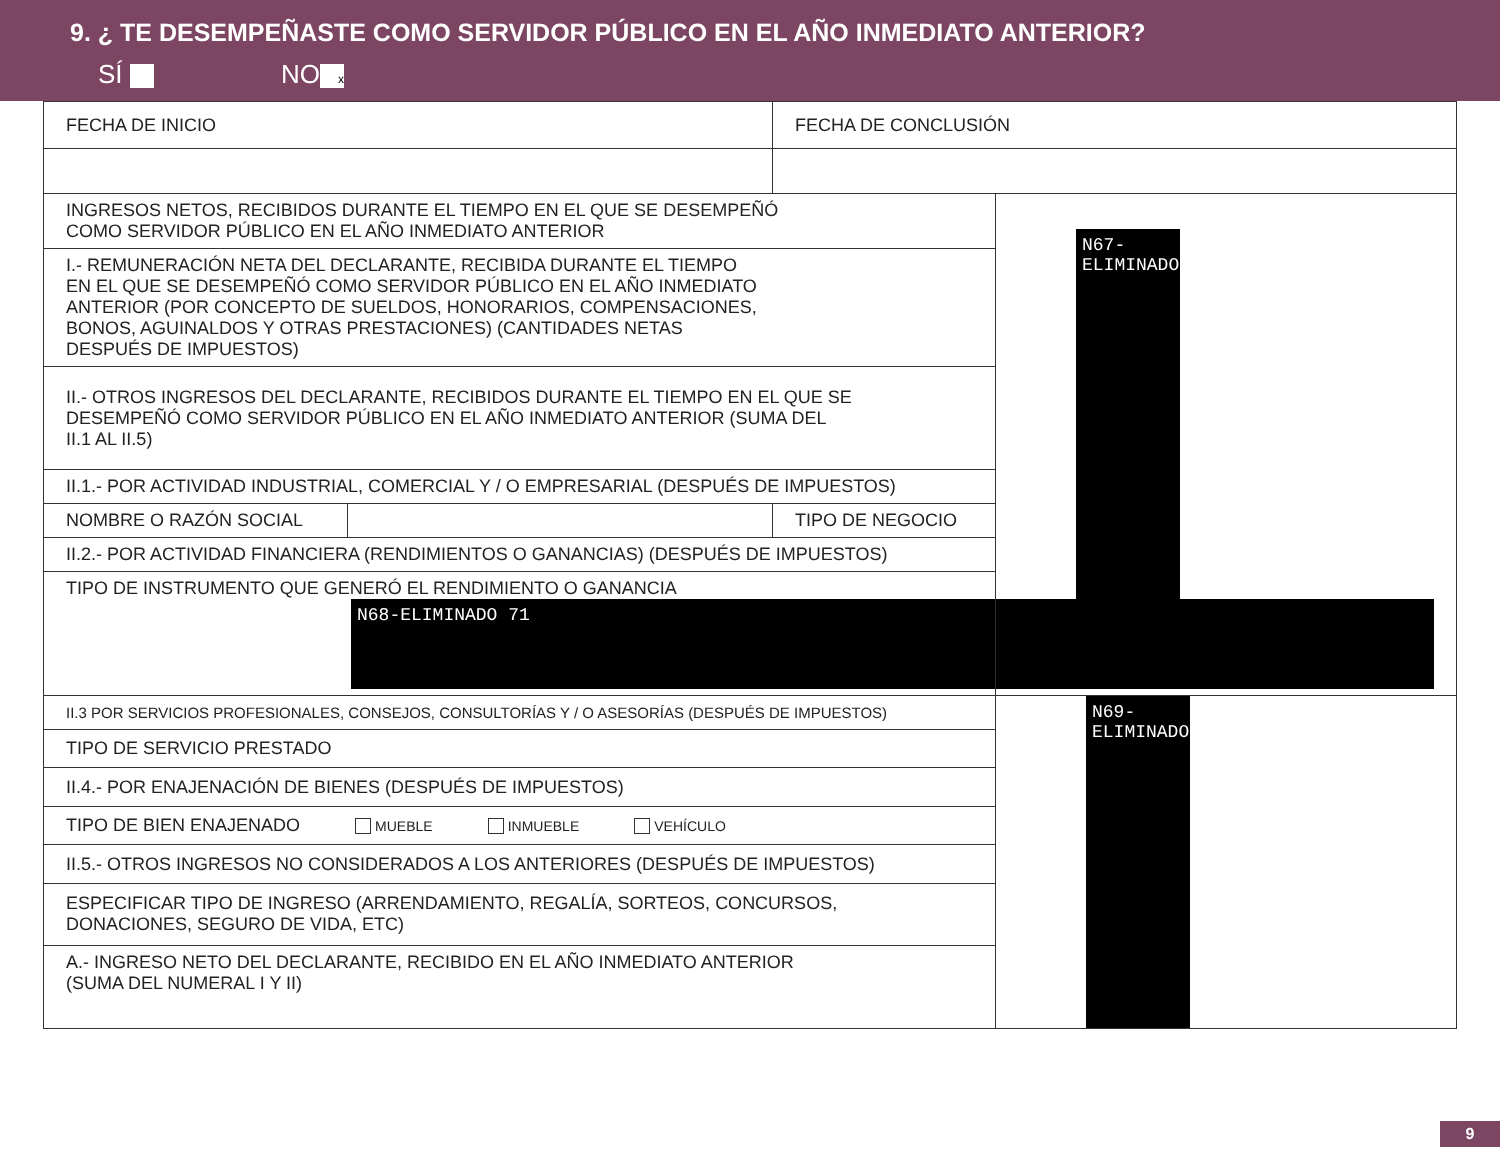9. ¿ TE DESEMPEÑASTE COMO SERVIDOR PÚBLICO EN EL AÑO INMEDIATO ANTERIOR?
SÍ NO x
| FECHA DE INICIO | | FECHA DE CONCLUSIÓN | |
| INGRESOS NETOS, RECIBIDOS DURANTE EL TIEMPO EN EL QUE SE DESEMPEÑÓ COMO SERVIDOR PÚBLICO EN EL AÑO INMEDIATO ANTERIOR | | | N67-ELIMINADO |
| I.- REMUNERACIÓN NETA DEL DECLARANTE, RECIBIDA DURANTE EL TIEMPO EN EL QUE SE DESEMPEÑÓ COMO SERVIDOR PÚBLICO EN EL AÑO INMEDIATO ANTERIOR (POR CONCEPTO DE SUELDOS, HONORARIOS, COMPENSACIONES, BONOS, AGUINALDOS Y OTRAS PRESTACIONES) (CANTIDADES NETAS DESPUÉS DE IMPUESTOS) | | | |
| II.- OTROS INGRESOS DEL DECLARANTE, RECIBIDOS DURANTE EL TIEMPO EN EL QUE SE DESEMPEÑÓ COMO SERVIDOR PÚBLICO EN EL AÑO INMEDIATO ANTERIOR (SUMA DEL II.1 AL II.5) | | | |
| II.1.- POR ACTIVIDAD INDUSTRIAL, COMERCIAL Y / O EMPRESARIAL (DESPUÉS DE IMPUESTOS) | | | |
| NOMBRE O RAZÓN SOCIAL | | TIPO DE NEGOCIO | |
| II.2.- POR ACTIVIDAD FINANCIERA (RENDIMIENTOS O GANANCIAS) (DESPUÉS DE IMPUESTOS) | | | |
| TIPO DE INSTRUMENTO QUE GENERÓ EL RENDIMIENTO O GANANCIA N68-ELIMINADO 71 | | | |
| II.3 POR SERVICIOS PROFESIONALES, CONSEJOS, CONSULTORÍAS Y / O ASESORÍAS (DESPUÉS DE IMPUESTOS) | | | N69-ELIMINADO |
| TIPO DE SERVICIO PRESTADO | | | |
| II.4.- POR ENAJENACIÓN DE BIENES (DESPUÉS DE IMPUESTOS) | | | |
| TIPO DE BIEN ENAJENADO MUEBLE INMUEBLE VEHÍCULO | | | |
| II.5.- OTROS INGRESOS NO CONSIDERADOS A LOS ANTERIORES (DESPUÉS DE IMPUESTOS) | | | |
| ESPECIFICAR TIPO DE INGRESO (ARRENDAMIENTO, REGALÍA, SORTEOS, CONCURSOS, DONACIONES, SEGURO DE VIDA, ETC) | | | |
| A.- INGRESO NETO DEL DECLARANTE, RECIBIDO EN EL AÑO INMEDIATO ANTERIOR (SUMA DEL NUMERAL I Y II) | | | |
9